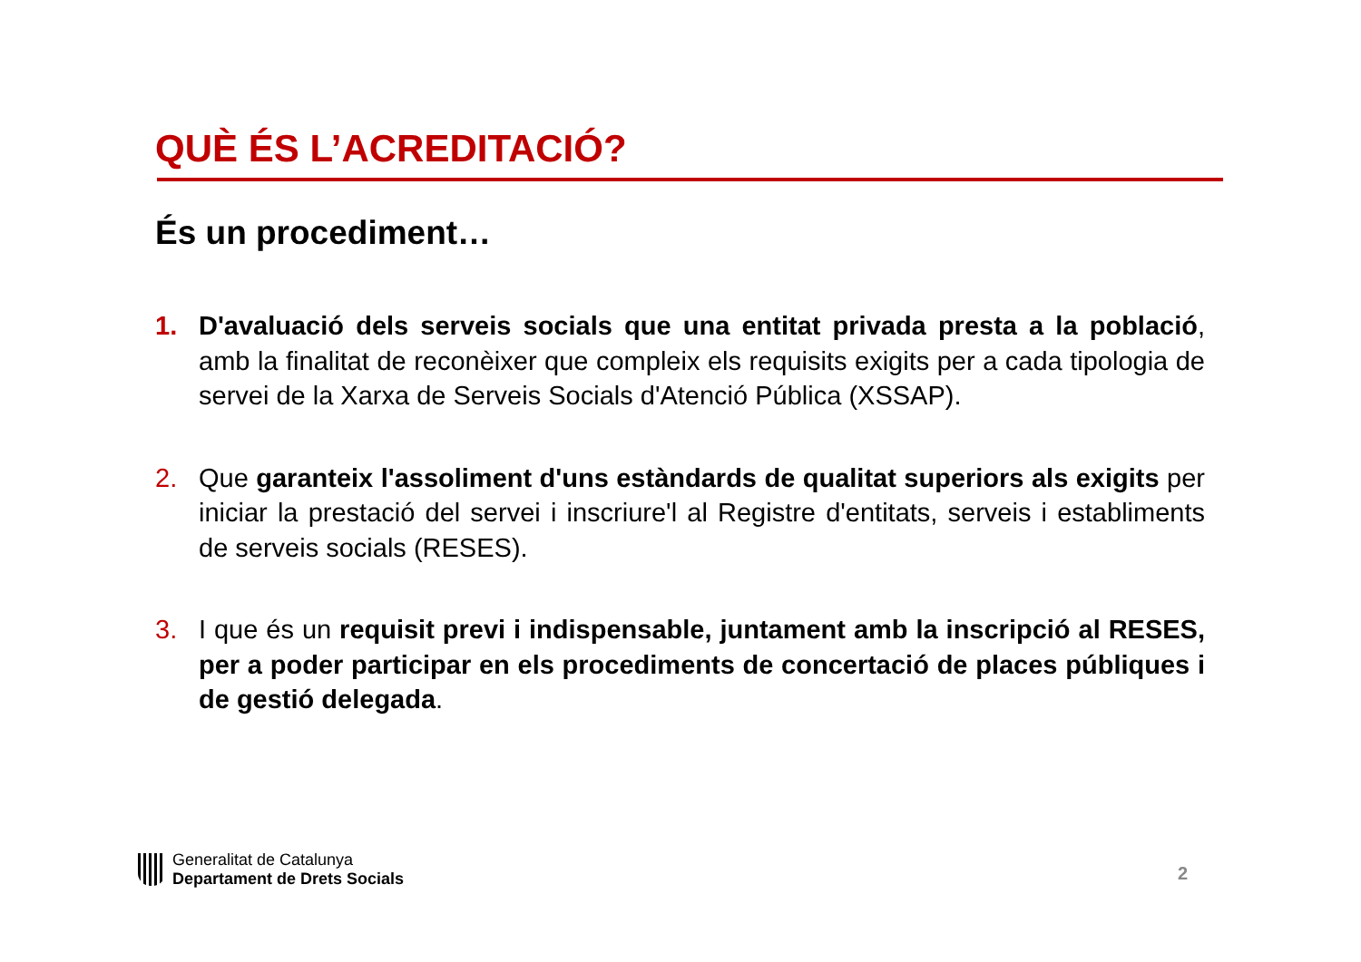QUÈ ÉS L’ACREDITACIÓ?
És un procediment…
1. D'avaluació dels serveis socials que una entitat privada presta a la població, amb la finalitat de reconèixer que compleix els requisits exigits per a cada tipologia de servei de la Xarxa de Serveis Socials d'Atenció Pública (XSSAP).
2. Que garanteix l'assoliment d'uns estàndards de qualitat superiors als exigits per iniciar la prestació del servei i inscriure'l al Registre d'entitats, serveis i establiments de serveis socials (RESES).
3. I que és un requisit previ i indispensable, juntament amb la inscripció al RESES, per a poder participar en els procediments de concertació de places públiques i de gestió delegada.
Generalitat de Catalunya
Departament de Drets Socials
2